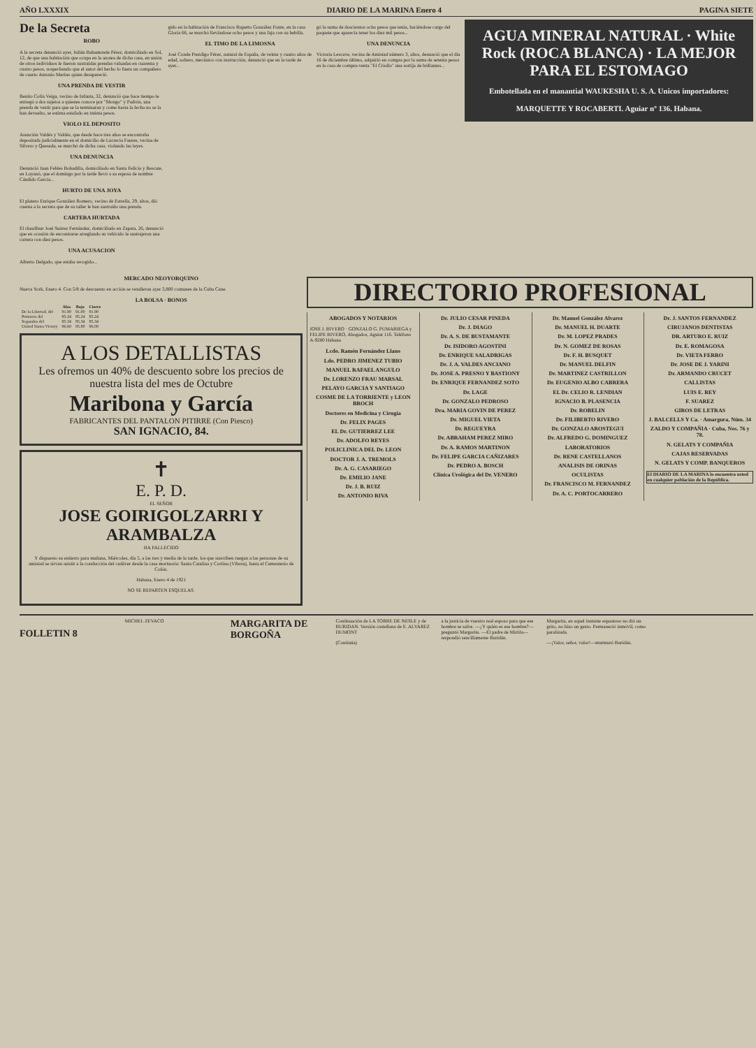AÑO LXXXIX DIARIO DE LA MARINA Enero 4 PAGINA SIETE
De la Secreta
ROBO
A la secreta denunció ayer, Julián Bahamonde Pérez, domiciliado en Sol, 12, de que una habitación que ocupa en la azotea de dicha casa, en unión de otros individuos le fueron sustraídas prendas valuadas en cuarenta y cuatro pesos, sospechando que el autor del hecho lo fuera un compañero de cuarto Antonio Merino quien desapareció.
UNA PRENDA DE VESTIR
Benito Colín Veiga, vecino de Infanta, 32, denunció que hace tiempo le entregó a dos sujetos a quienes conoce por "Mongo" y Padrón, una prenda de vestir para que se la terminaran y como hasta la fecha no se la han devuelto, se estima estafado en treinta pesos.
VIOLO EL DEPOSITO
Asunción Valdés y Valdés, que desde hace tres años se encontraba depositada judicialmente en el domicilio de Lucrecia Faures, vecina de Silvero y Quesada, se marchó de dicha casa, violando las leyes.
UNA DENUNCIA
Denunció Juan Febles Bobadilla, domiciliado en Santa Felicia y Rescate, en Luyanó, que el domingo por la tarde llevó a su esposa de nombre Cándido García...
HURTO DE UNA JOYA
El platero Enrique González Romero, vecino de Estrella, 29, altos, dió cuenta a la secreta que de su taller le han sustraído una prenda.
CARTERA HURTADA
El chauffeur José Suárez Fernández, domiciliado en Zapata, 26, denunció que en ocasión de encontrarse arreglando su vehículo le sustrajeron una cartera con diez pesos.
UNA ACUSACION
Alberto Delgado, que estaba recogido...
gido en la habitación de Francisco Ruperto González Fonte, en la casa Gloria 66, se marchó llevándose ocho pesos y una faja con su hebilla.
EL TIMO DE LA LIMOSNA
José Conde Prezdigo Pérez, natural de España, de veinte y cuatro años de edad, soltero, mecánico con instrucción, denunció que en la tarde de ayer...
gó la suma de doscientos ocho pesos que tenía, haciéndose cargo del paquete que aparecía tener los diez mil pesos...
UNA DENUNCIA
Victoria Lescave, vecina de Amistad número 3, altos, denunció que el día 16 de diciembre último, adquirió en compra por la suma de setenta pesos en la casa de compra-venta "El Criollo" una sortija de brillantes...
AGUA MINERAL NATURAL · White Rock (ROCA BLANCA) · LA MEJOR PARA EL ESTOMAGO
Embotellada en el manantial WAUKESHA U. S. A. Unicos importadores: MARQUETTE Y ROCABERTI. Aguiar nº 136. Habana.
MERCADO NEOYORQUINO
Nueva York, Enero 4. Con 5/8 de descuento en acción se vendieron ayer 3,800 comunes de la Cuba Cane.
LA BOLSA · BONOS
| | Alza | Baja | Cierre |
| --- | --- | --- | --- |
| De la Libertad, del | 91.90 | 91.00 | 91.90 |
| Primeros del | 85.24 | 85.24 | 85.24 |
| Segundos del | 85.34 | 85.34 | 85.34 |
| United States Victory | 96.60 | 95.80 | 96.00 |
A LOS DETALLISTAS
Les ofremos un 40% de descuento sobre los precios de nuestra lista del mes de Octubre
Maribona y García
FABRICANTES DEL PANTALON PITIRRE (Con Piesco)
SAN IGNACIO, 84.
✝
E. P. D.
EL SEÑOR
JOSE GOIRIGOLZARRI Y ARAMBALZA
HA FALLECIDO
Y dispuesto su entierro para mañana, Miércoles, día 5, a las tres y media de la tarde, los que suscriben ruegan a las personas de su amistad se sirvan asistir a la conducción del cadáver desde la casa mortuoria: Santa Catalina y Cortina (Víbora), hasta el Cementerio de Colón.
Habana, Enero 4 de 1921
NO SE REPARTEN ESQUELAS.
DIRECTORIO PROFESIONAL
ABOGADOS Y NOTARIOS
JOSE I. RIVERO · GONZALO G. PUMARIEGA y FELIPE RIVERO, Abogados, Aguiar 116. Teléfono A-9280 Habana
Lcdo. Ramón Fernández Llano
Ldo. PEDRO JIMENEZ TUBIO
MANUEL RAFAEL ANGULO
Dr. LORENZO FRAU MARSAL
PELAYO GARCIA Y SANTIAGO
COSME DE LA TORRIENTE y LEON BROCH
Doctores en Medicina y Cirugía
Dr. FELIX PAGES
EL Dr. GUTIERREZ LEE
Dr. ADOLFO REYES
POLICLINICA DEL Dr. LEON
DOCTOR J. A. TREMOLS
Dr. A. G. CASARIEGO
Dr. EMILIO JANE
Dr. J. B. RUIZ
Dr. ANTONIO RIVA
Dr. JULIO CESAR PINEDA
Dr. J. DIAGO
Dr. A. S. DE BUSTAMANTE
Dr. ISIDORO AGOSTINI
Dr. ENRIQUE SALADRIGAS
Dr. J. A. VALDES ANCIANO
Dr. JOSE A. PRESNO Y BASTIONY
Dr. ENRIQUE FERNANDEZ SOTO
Dr. LAGE
Dr. GONZALO PEDROSO
Dra. MARIA GOVIN DE PEREZ
Dr. MIGUEL VIETA
Dr. REGUEYRA
Dr. ABRAHAM PEREZ MIRO
Dr. A. RAMOS MARTINON
Dr. FELIPE GARCIA CAÑIZARES
Dr. PEDRO A. BOSCH
Clínica Urológica del Dr. VENERO
Dr. Manuel González Alvarez
Dr. MANUEL H. DUARTE
Dr. M. LOPEZ PRADES
Dr. N. GOMEZ DE ROSAS
Dr. F. H. BUSQUET
Dr. MANUEL DELFIN
Dr. MARTINEZ CASTRILLON
Dr. EUGENIO ALBO CABRERA
EL Dr. CELIO R. LENDIAN
IGNACIO B. PLASENCIA
Dr. ROBELIN
Dr. FILIBERTO RIVERO
Dr. GONZALO AROSTEGUI
Dr. ALFREDO G. DOMINGUEZ
LABORATORIOS
Dr. RENE CASTELLANOS
ANALISIS DE ORINAS
OCULISTAS
Dr. FRANCISCO M. FERNANDEZ
Dr. A. C. PORTOCARRERO
Dr. J. SANTOS FERNANDEZ
CIRUJANOS DENTISTAS
DR. ARTURO E. RUIZ
Dr. E. ROMAGOSA
Dr. VIETA FERRO
Dr. JOSE DE J. YARINI
Dr. ARMANDO CRUCET
CALLISTAS
LUIS E. REY
F. SUAREZ
GIROS DE LETRAS
J. BALCELLS Y Ca. · Amargura, Núm. 34
ZALDO Y COMPAÑIA · Cuba, Nos. 76 y 78.
N. GELATS Y COMPAÑIA
CAJAS RESERVADAS
N. GELATS Y COMP. BANQUEROS
El DIARIO DE LA MARINA lo encuentra usted en cualquier población de la República.
FOLLETIN 8
MICHEL ZEVACO
MARGARITA DE BORGOÑA
Continuación de LA TORRE DE NESLE y de BURIDAN. Versión castellana de E. ALVAREZ DUMONT
(Continúa)
a la justicia de vuestro real esposo para que ese hombre se salve. —¿Y quién es ese hombre?—preguntó Margarita. —El padre de Mirtila—respondió sencillamente Buridán.
Margarita, en aquel instante espantoso no dió un grito, no hizo un gesto. Permaneció inmóvil, como paralizada.
—¡Valor, señor, valor!—murmuró Buridán.